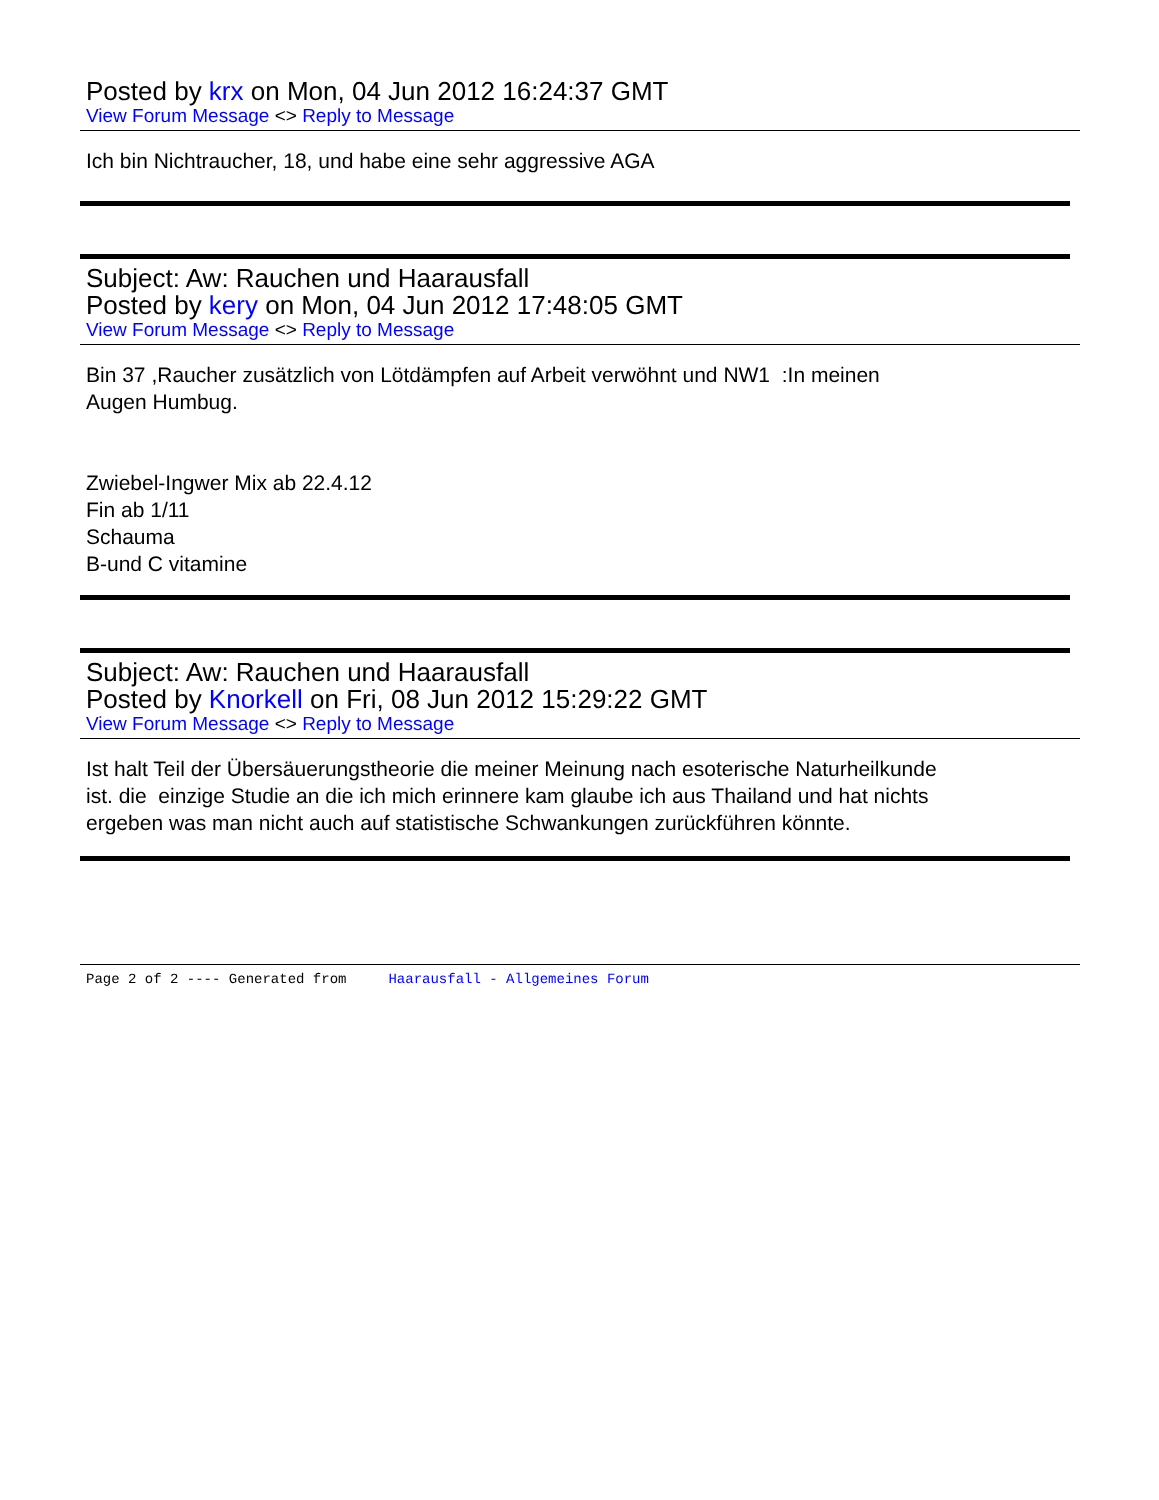Posted by krx on Mon, 04 Jun 2012 16:24:37 GMT
View Forum Message <> Reply to Message
Ich bin Nichtraucher, 18, und habe eine sehr aggressive AGA
Subject: Aw: Rauchen und Haarausfall
Posted by kery on Mon, 04 Jun 2012 17:48:05 GMT
View Forum Message <> Reply to Message
Bin 37 ,Raucher zusätzlich von Lötdämpfen auf Arbeit verwöhnt und NW1 :In meinen
Augen Humbug.
Zwiebel-Ingwer Mix ab 22.4.12
Fin ab 1/11
Schauma
B-und C vitamine
Subject: Aw: Rauchen und Haarausfall
Posted by Knorkell on Fri, 08 Jun 2012 15:29:22 GMT
View Forum Message <> Reply to Message
Ist halt Teil der Übersäuerungstheorie die meiner Meinung nach esoterische Naturheilkunde
ist. die einzige Studie an die ich mich erinnere kam glaube ich aus Thailand und hat nichts
ergeben was man nicht auch auf statistische Schwankungen zurückführen könnte.
Page 2 of 2 ---- Generated from Haarausfall - Allgemeines Forum